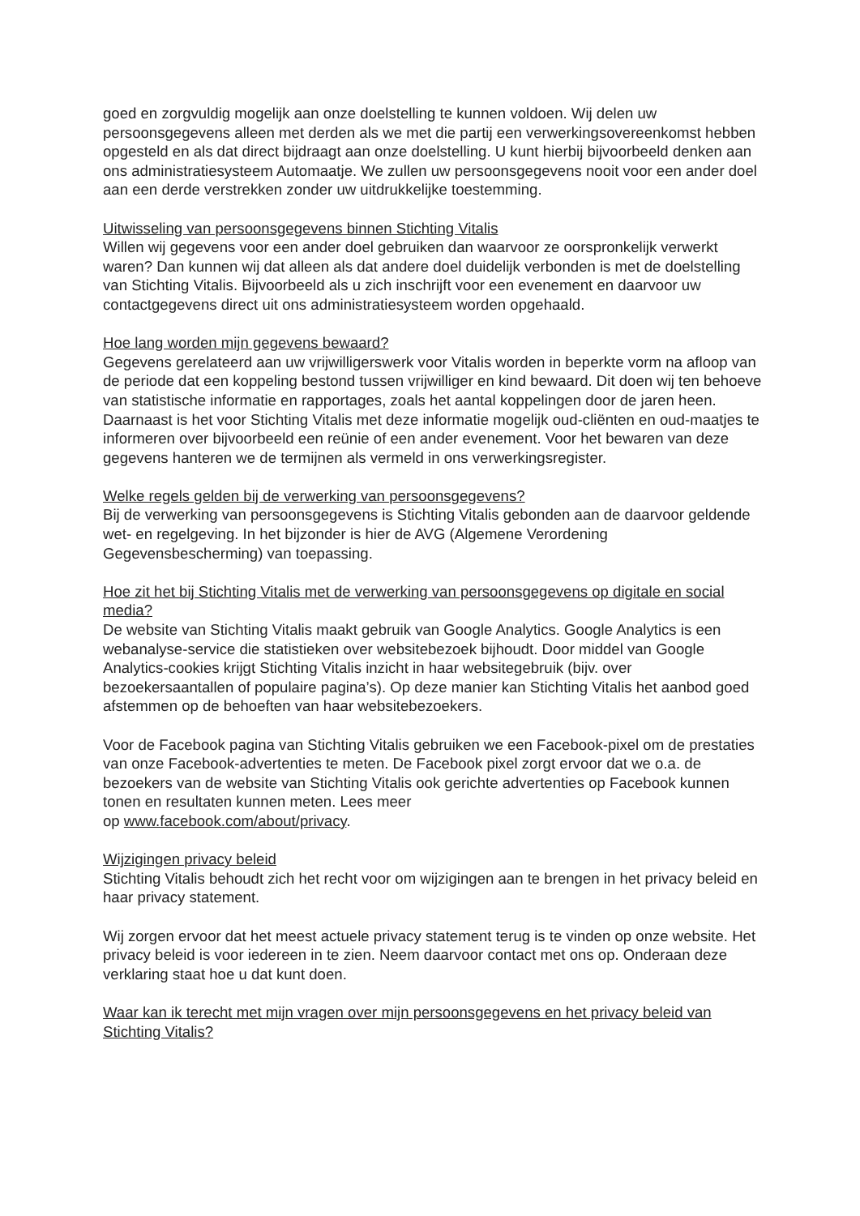goed en zorgvuldig mogelijk aan onze doelstelling te kunnen voldoen. Wij delen uw persoonsgegevens alleen met derden als we met die partij een verwerkingsovereenkomst hebben opgesteld en als dat direct bijdraagt aan onze doelstelling. U kunt hierbij bijvoorbeeld denken aan ons administratiesysteem Automaatje. We zullen uw persoonsgegevens nooit voor een ander doel aan een derde verstrekken zonder uw uitdrukkelijke toestemming.
Uitwisseling van persoonsgegevens binnen Stichting Vitalis
Willen wij gegevens voor een ander doel gebruiken dan waarvoor ze oorspronkelijk verwerkt waren? Dan kunnen wij dat alleen als dat andere doel duidelijk verbonden is met de doelstelling van Stichting Vitalis. Bijvoorbeeld als u zich inschrijft voor een evenement en daarvoor uw contactgegevens direct uit ons administratiesysteem worden opgehaald.
Hoe lang worden mijn gegevens bewaard?
Gegevens gerelateerd aan uw vrijwilligerswerk voor Vitalis worden in beperkte vorm na afloop van de periode dat een koppeling bestond tussen vrijwilliger en kind bewaard. Dit doen wij ten behoeve van statistische informatie en rapportages, zoals het aantal koppelingen door de jaren heen. Daarnaast is het voor Stichting Vitalis met deze informatie mogelijk oud-cliënten en oud-maatjes te informeren over bijvoorbeeld een reünie of een ander evenement. Voor het bewaren van deze gegevens hanteren we de termijnen als vermeld in ons verwerkingsregister.
Welke regels gelden bij de verwerking van persoonsgegevens?
Bij de verwerking van persoonsgegevens is Stichting Vitalis gebonden aan de daarvoor geldende wet- en regelgeving. In het bijzonder is hier de AVG (Algemene Verordening Gegevensbescherming) van toepassing.
Hoe zit het bij Stichting Vitalis met de verwerking van persoonsgegevens op digitale en social media?
De website van Stichting Vitalis maakt gebruik van Google Analytics. Google Analytics is een webanalyse-service die statistieken over websitebezoek bijhoudt. Door middel van Google Analytics-cookies krijgt Stichting Vitalis inzicht in haar websitegebruik (bijv. over bezoekersaantallen of populaire pagina’s). Op deze manier kan Stichting Vitalis het aanbod goed afstemmen op de behoeften van haar websitebezoekers.
Voor de Facebook pagina van Stichting Vitalis gebruiken we een Facebook-pixel om de prestaties van onze Facebook-advertenties te meten. De Facebook pixel zorgt ervoor dat we o.a. de bezoekers van de website van Stichting Vitalis ook gerichte advertenties op Facebook kunnen tonen en resultaten kunnen meten. Lees meer
op www.facebook.com/about/privacy.
Wijzigingen privacy beleid
Stichting Vitalis behoudt zich het recht voor om wijzigingen aan te brengen in het privacy beleid en haar privacy statement.
Wij zorgen ervoor dat het meest actuele privacy statement terug is te vinden op onze website. Het privacy beleid is voor iedereen in te zien. Neem daarvoor contact met ons op. Onderaan deze verklaring staat hoe u dat kunt doen.
Waar kan ik terecht met mijn vragen over mijn persoonsgegevens en het privacy beleid van Stichting Vitalis?